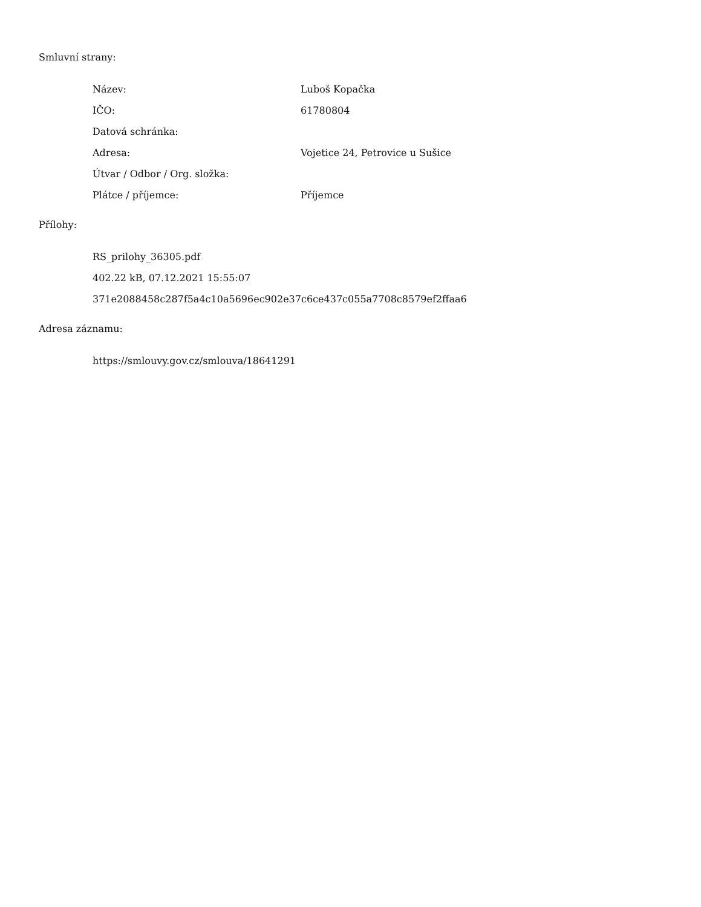Smluvní strany:
| Název: | Luboš Kopačka |
| IČO: | 61780804 |
| Datová schránka: | |
| Adresa: | Vojetice 24, Petrovice u Sušice |
| Útvar / Odbor / Org. složka: | |
| Plátce / příjemce: | Příjemce |
Přílohy:
RS_prilohy_36305.pdf
402.22 kB, 07.12.2021 15:55:07
371e2088458c287f5a4c10a5696ec902e37c6ce437c055a7708c8579ef2ffaa6
Adresa záznamu:
https://smlouvy.gov.cz/smlouva/18641291